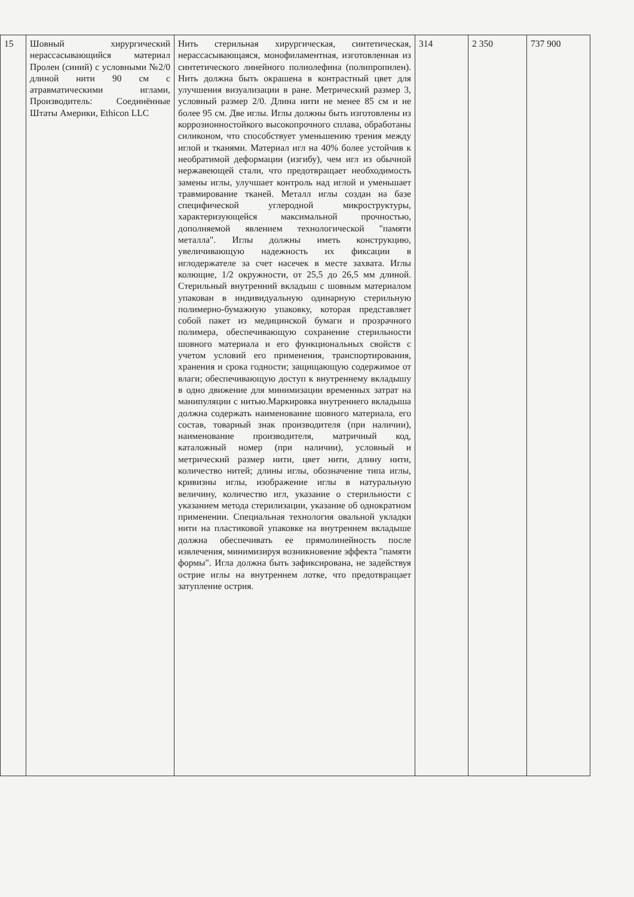| 15 | Шовный хирургический нерассасывающийся материал Пролен (синий) с условными №2/0 длиной нити 90 см с атравматическими иглами, Производитель: Соединённые Штаты Америки, Ethicon LLC | Нить стерильная хирургическая, синтетическая, нерассасывающаяся, монофиламентная, изготовленная из синтетического линейного полиолефина (полипропилен). Нить должна быть окрашена в контрастный цвет для улучшения визуализации в ране. Метрический размер 3, условный размер 2/0. Длина нити не менее 85 см и не более 95 см. Две иглы. Иглы должны быть изготовлены из коррозионностойкого высокопрочного сплава, обработаны силиконом, что способствует уменьшению трения между иглой и тканями. Материал игл на 40% более устойчив к необратимой деформации (изгибу), чем игл из обычной нержавеющей стали, что предотвращает необходимость замены иглы, улучшает контроль над иглой и уменьшает травмирование тканей. Металл иглы создан на базе специфической углеродной микроструктуры, характеризующейся максимальной прочностью, дополняемой явлением технологической "памяти металла". Иглы должны иметь конструкцию, увеличивающую надежность их фиксации в иглодержателе за счет насечек в месте захвата. Иглы колющие, 1/2 окружности, от 25,5 до 26,5 мм длиной. Стерильный внутренний вкладыш с шовным материалом упакован в индивидуальную одинарную стерильную полимерно-бумажную упаковку, которая представляет собой пакет из медицинской бумаги и прозрачного полимера, обеспечивающую сохранение стерильности шовного материала и его функциональных свойств с учетом условий его применения, транспортирования, хранения и срока годности; защищающую содержимое от влаги; обеспечивающую доступ к внутреннему вкладышу в одно движение для минимизации временных затрат на манипуляции с нитью.Маркировка внутреннего вкладыша должна содержать наименование шовного материала, его состав, товарный знак производителя (при наличии), наименование производителя, матричный код, каталожный номер (при наличии), условный и метрический размер нити, цвет нити, длину нити, количество нитей; длины иглы, обозначение типа иглы, кривизны иглы, изображение иглы в натуральную величину, количество игл, указание о стерильности с указанием метода стерилизации, указание об однократном применении. Специальная технология овальной укладки нити на пластиковой упаковке на внутреннем вкладыше должна обеспечивать ее прямолинейность после извлечения, минимизируя возникновение эффекта "памяти формы". Игла должна быть зафиксирована, не задействуя острие иглы на внутреннем лотке, что предотвращает затупление острия. | 314 | 2 350 | 737 900 |